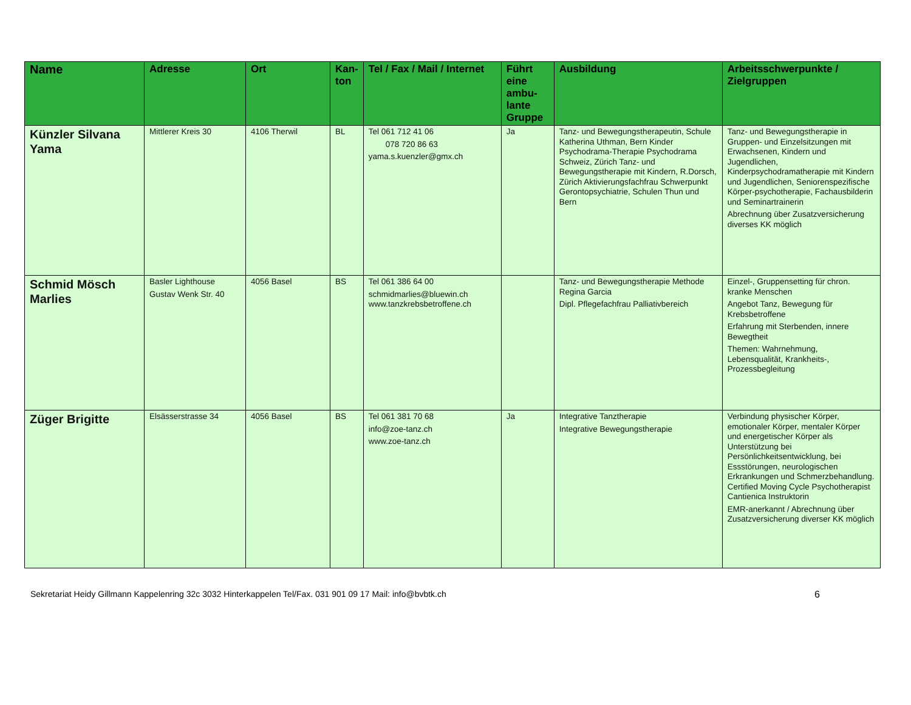| Name | Adresse | Ort | Kan- ton | Tel / Fax / Mail / Internet | Führt eine ambu-lante Gruppe | Ausbildung | Arbeitsschwerpunkte / Zielgruppen |
| --- | --- | --- | --- | --- | --- | --- | --- |
| Künzler Silvana Yama | Mittlerer Kreis 30 | 4106 Therwil | BL | Tel 061 712 41 06 078 720 86 63 yama.s.kuenzler@gmx.ch | Ja | Tanz- und Bewegungstherapeutin, Schule Katherina Uthman, Bern Kinder Psychodrama-Therapie Psychodrama Schweiz, Zürich Tanz- und Bewegungstherapie mit Kindern, R.Dorsch, Zürich Aktivierungsfachfrau Schwerpunkt Gerontopsychiatrie, Schulen Thun und Bern | Tanz- und Bewegungstherapie in Gruppen- und Einzelsitzungen mit Erwachsenen, Kindern und Jugendlichen, Kinderpsychodramatherapie mit Kindern und Jugendlichen, Seniorenspezifische Körper-psychotherapie, Fachausbilderin und Seminartrainerin Abrechnung über Zusatzversicherung diverses KK möglich |
| Schmid Mösch Marlies | Basler Lighthouse Gustav Wenk Str. 40 | 4056 Basel | BS | Tel 061 386 64 00 schmidmarlies@bluewin.ch www.tanzkrebsbetroffene.ch | | Tanz- und Bewegungstherapie Methode Regina Garcia Dipl. Pflegefachfrau Palliativbereich | Einzel-, Gruppensetting für chron. kranke Menschen Angebot Tanz, Bewegung für Krebsbetroffene Erfahrung mit Sterbenden, innere Bewegtheit Themen: Wahrnehmung, Lebensqualität, Krankheits-, Prozessbegleitung |
| Züger Brigitte | Elsässerstrasse 34 | 4056 Basel | BS | Tel 061 381 70 68 info@zoe-tanz.ch www.zoe-tanz.ch | Ja | Integrative Tanztherapie Integrative Bewegungstherapie | Verbindung physischer Körper, emotionaler Körper, mentaler Körper und energetischer Körper als Unterstützung bei Persönlichkeitsentwicklung, bei Essstörungen, neurologischen Erkrankungen und Schmerzbehandlung. Certified Moving Cycle Psychotherapist Cantienica Instruktorin EMR-anerkannt / Abrechnung über Zusatzversicherung diverser KK möglich |
Sekretariat Heidy Gillmann Kappelenring 32c 3032 Hinterkappelen Tel/Fax. 031 901 09 17 Mail: info@bvbtk.ch 6